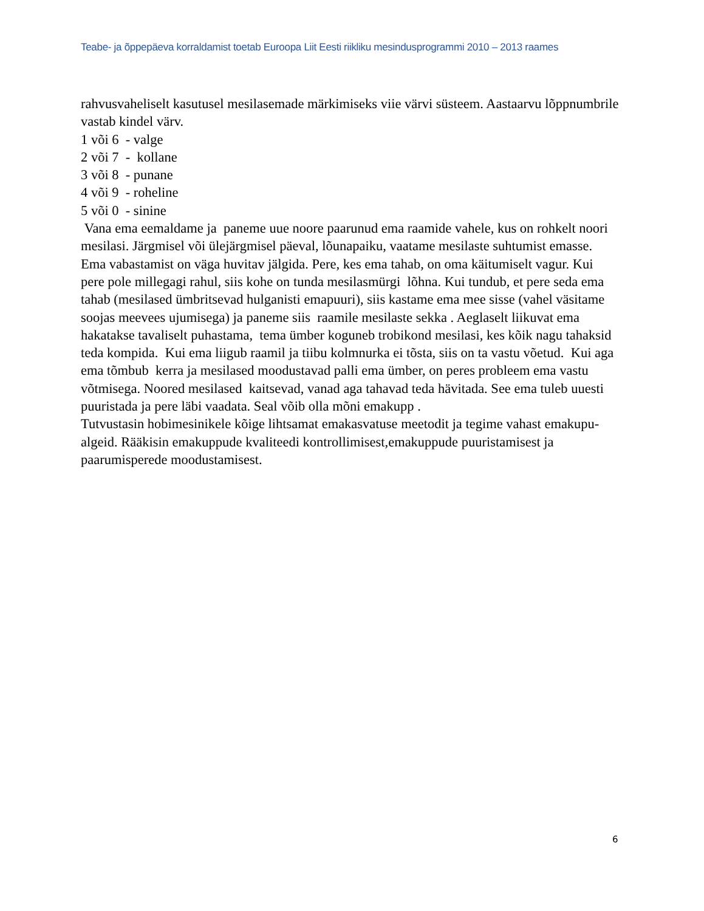Teabe- ja õppepäeva korraldamist toetab Euroopa Liit Eesti riikliku mesindusprogrammi 2010 – 2013 raames
rahvusvaheliselt kasutusel mesilasemade märkimiseks viie värvi süsteem. Aastaarvu lõppnumbrile vastab kindel värv.
1 või 6 - valge
2 või 7 - kollane
3 või 8 - punane
4 või 9 - roheline
5 või 0 - sinine
Vana ema eemaldame ja paneme uue noore paarunud ema raamide vahele, kus on rohkelt noori mesilasi. Järgmisel või ülejärgmisel päeval, lõunapaiku, vaatame mesilaste suhtumist emasse. Ema vabastamist on väga huvitav jälgida. Pere, kes ema tahab, on oma käitumiselt vagur. Kui pere pole millegagi rahul, siis kohe on tunda mesilasmürgi lõhna. Kui tundub, et pere seda ema tahab (mesilased ümbritsevad hulganisti emapuuri), siis kastame ema mee sisse (vahel väsitame soojas meevees ujumisega) ja paneme siis raamile mesilaste sekka . Aeglaselt liikuvat ema hakatakse tavaliselt puhastama, tema ümber koguneb trobikond mesilasi, kes kõik nagu tahaksid teda kompida. Kui ema liigub raamil ja tiibu kolmnurka ei tõsta, siis on ta vastu võetud. Kui aga ema tõmbub kerra ja mesilased moodustavad palli ema ümber, on peres probleem ema vastu võtmisega. Noored mesilased kaitsevad, vanad aga tahavad teda hävitada. See ema tuleb uuesti puuristada ja pere läbi vaadata. Seal võib olla mõni emakupp .
Tutvustasin hobimesinikele kõige lihtsamat emakasvatuse meetodit ja tegime vahast emakupu- algeid. Rääkisin emakuppude kvaliteedi kontrollimisest,emakuppude puuristamisest ja paarumisperede moodustamisest.
6